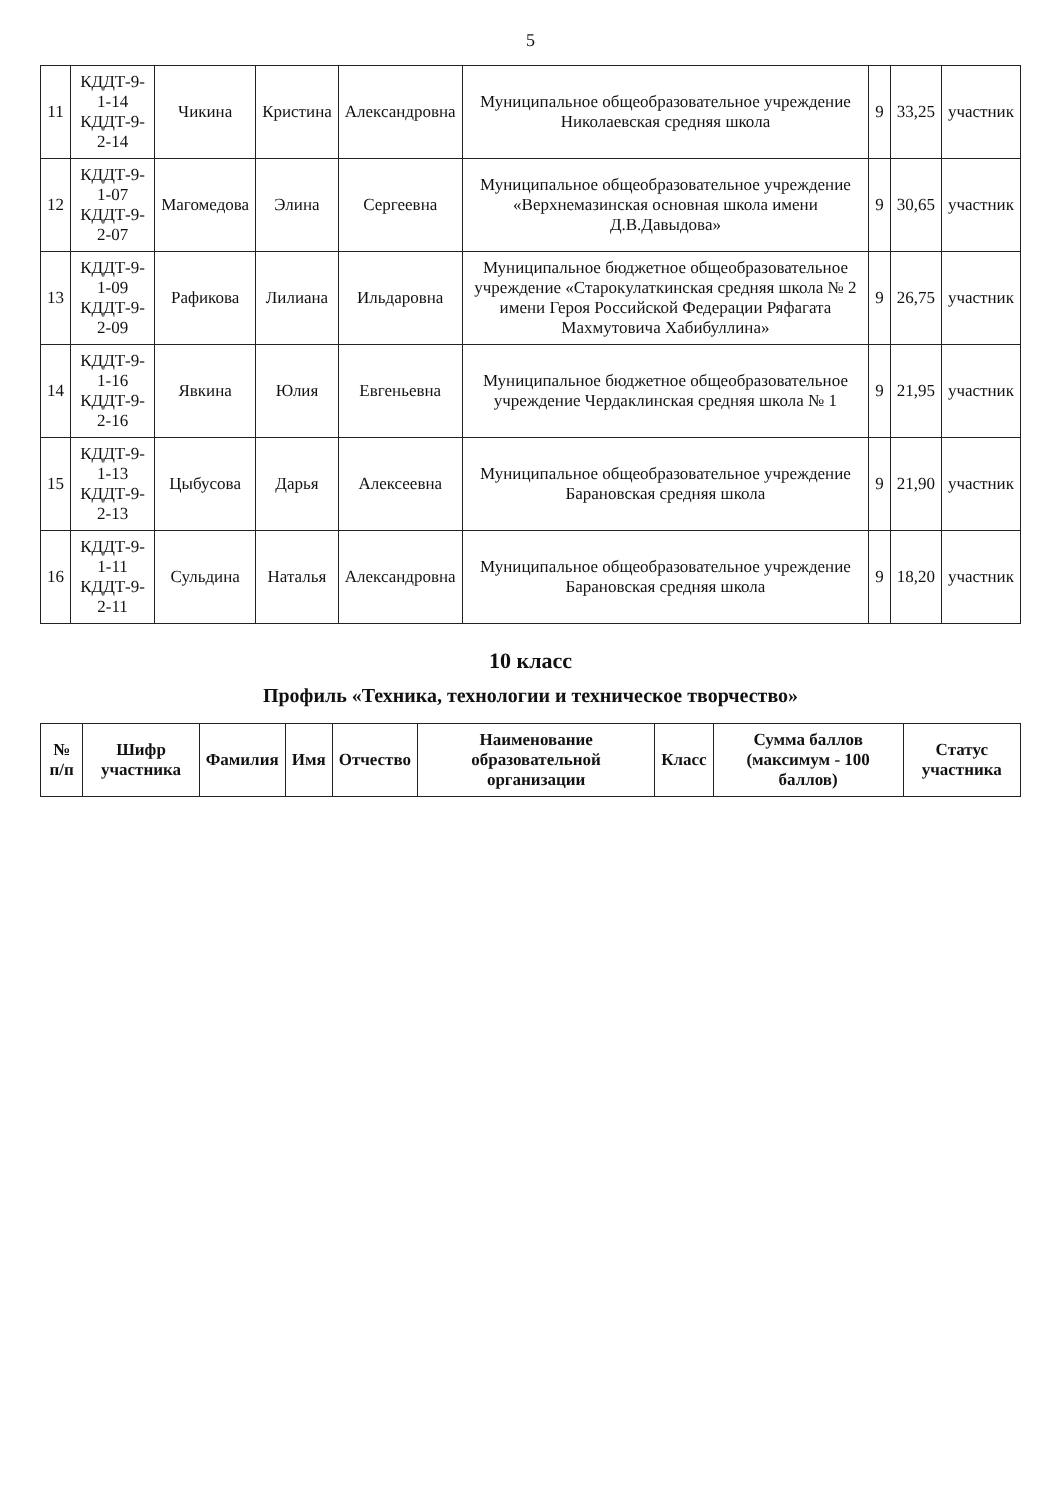5
| 11 | КДДТ-9-1-14 КДДТ-9-2-14 | Чикина | Кристина | Александровна | Муниципальное общеобразовательное учреждение Николаевская средняя школа | 9 | 33,25 | участник |
| 12 | КДДТ-9-1-07 КДДТ-9-2-07 | Магомедова | Элина | Сергеевна | Муниципальное общеобразовательное учреждение «Верхнемазинская основная школа имени Д.В.Давыдова» | 9 | 30,65 | участник |
| 13 | КДДТ-9-1-09 КДДТ-9-2-09 | Рафикова | Лилиана | Ильдаровна | Муниципальное бюджетное общеобразовательное учреждение «Старокулаткинская средняя школа № 2 имени Героя Российской Федерации Ряфагата Махмутовича Хабибуллина» | 9 | 26,75 | участник |
| 14 | КДДТ-9-1-16 КДДТ-9-2-16 | Явкина | Юлия | Евгеньевна | Муниципальное бюджетное общеобразовательное учреждение Чердаклинская средняя школа № 1 | 9 | 21,95 | участник |
| 15 | КДДТ-9-1-13 КДДТ-9-2-13 | Цыбусова | Дарья | Алексеевна | Муниципальное общеобразовательное учреждение Барановская средняя школа | 9 | 21,90 | участник |
| 16 | КДДТ-9-1-11 КДДТ-9-2-11 | Сульдина | Наталья | Александровна | Муниципальное общеобразовательное учреждение Барановская средняя школа | 9 | 18,20 | участник |
10 класс
Профиль «Техника, технологии и техническое творчество»
| № п/п | Шифр участника | Фамилия | Имя | Отчество | Наименование образовательной организации | Класс | Сумма баллов (максимум - 100 баллов) | Статус участника |
| --- | --- | --- | --- | --- | --- | --- | --- | --- |